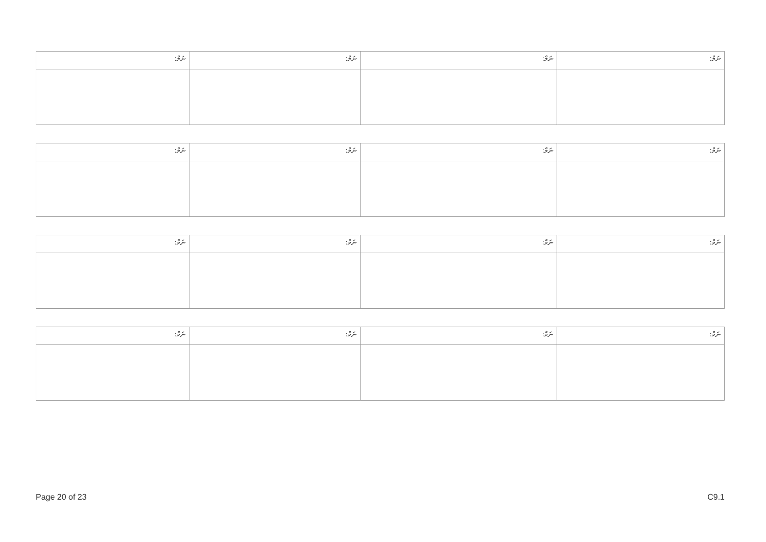| ނަމް: | ނަމް: | ނަމް: | ނަމް: |
| ނަމް: | ނަމް: | ނަމް: | ނަމް: |
| ނަމް: | ނަމް: | ނަމް: | ނަމް: |
| ނަމް: | ނަމް: | ނަމް: | ނަމް: |
Page 20 of 23 C9.1